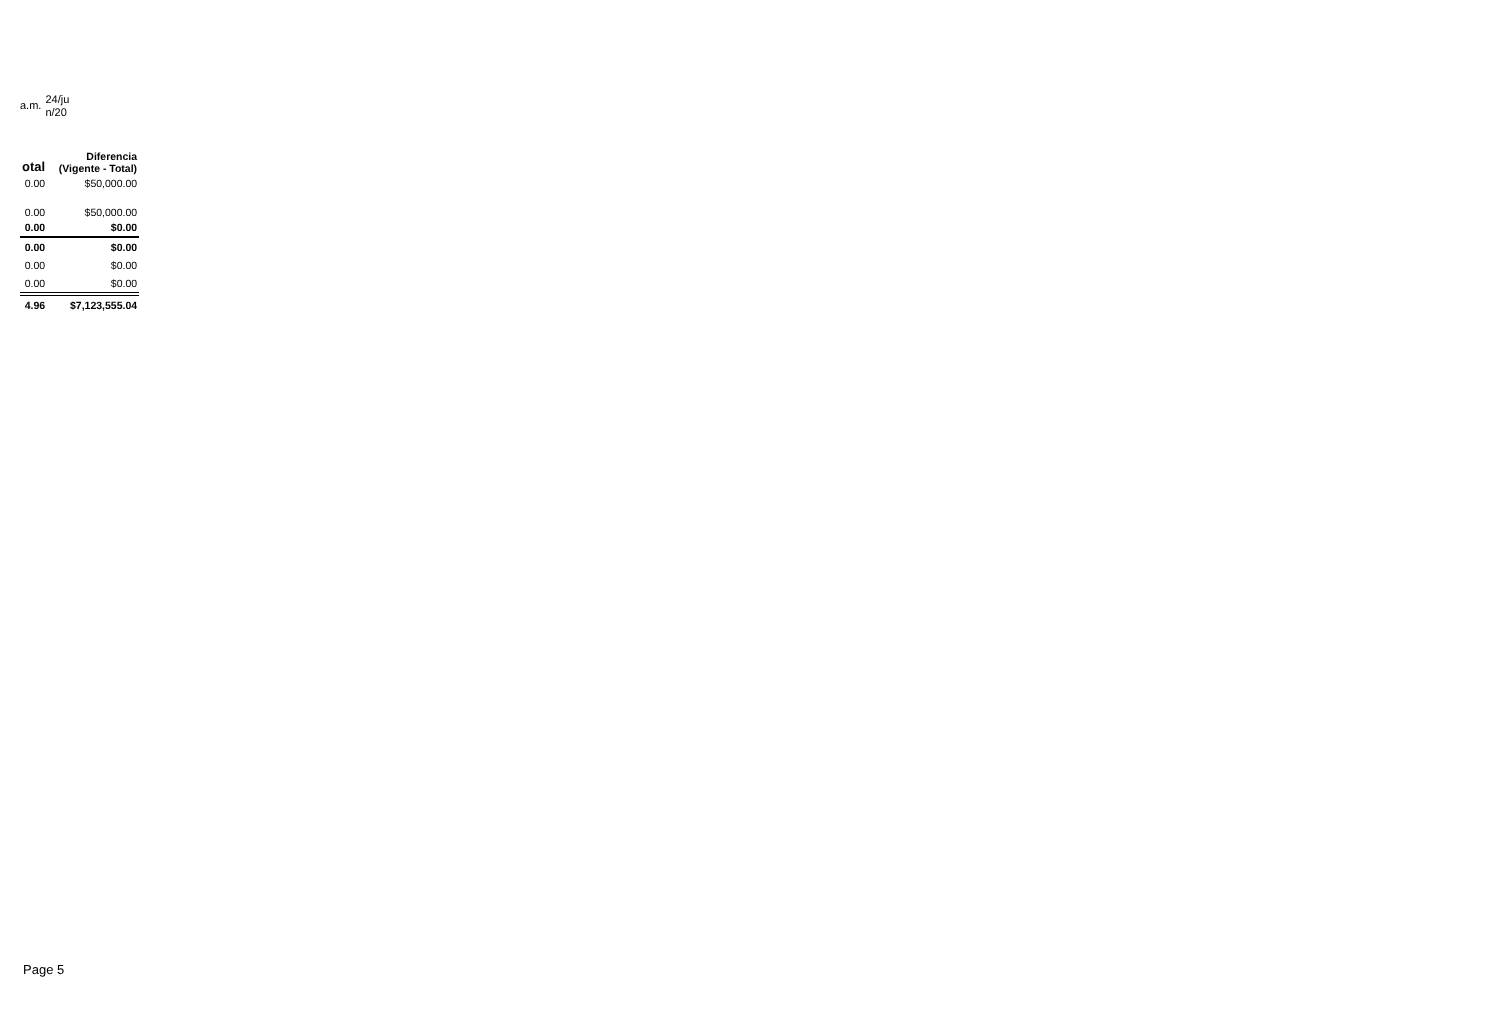a.m.
24/ju n/20
| otal | Diferencia (Vigente - Total) |
| --- | --- |
| 0.00 | $50,000.00 |
| 0.00 | $50,000.00 |
| 0.00 | $0.00 |
| 0.00 | $0.00 |
| 0.00 | $0.00 |
| 0.00 | $0.00 |
| 4.96 | $7,123,555.04 |
Page 5